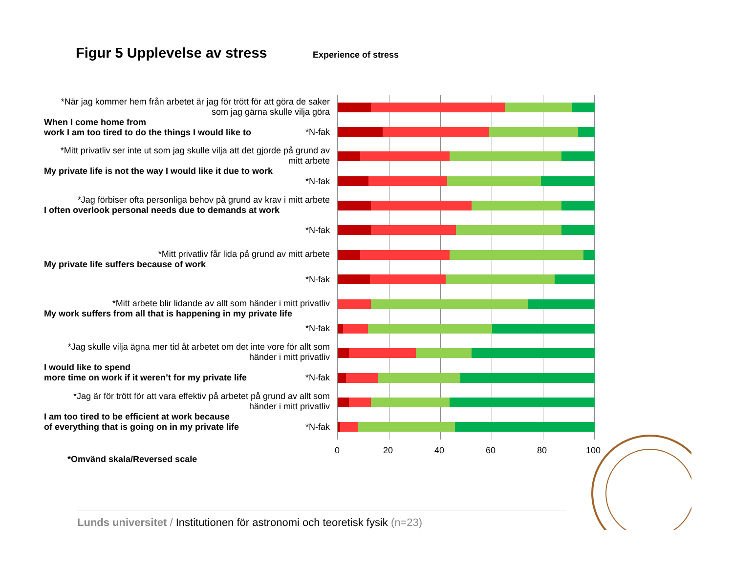Figur 5 Upplevelse av stress Experience of stress
*När jag kommer hem från arbetet är jag för trött för att göra de saker som jag gärna skulle vilja göra
When I come home from
work I am too tired to do the things I would like to
*N-fak
*Mitt privatliv ser inte ut som jag skulle vilja att det gjorde på grund av mitt arbete
My private life is not the way I would like it due to work
*N-fak
*Jag förbiser ofta personliga behov på grund av krav i mitt arbete
I often overlook personal needs due to demands at work
*N-fak
*Mitt privatliv får lida på grund av mitt arbete
My private life suffers because of work
*N-fak
*Mitt arbete blir lidande av allt som händer i mitt privatliv
My work suffers from all that is happening in my private life
*N-fak
*Jag skulle vilja ägna mer tid åt arbetet om det inte vore för allt som händer i mitt privatliv
I would like to spend
more time on work if it weren’t for my private life
*N-fak
*Jag är för trött för att vara effektiv på arbetet på grund av allt som händer i mitt privatliv
I am too tired to be efficient at work because
of everything that is going on in my private life
*N-fak
0 20 40 60 80 100
*Omvänd skala/Reversed scale
Lunds universitet / Institutionen för astronomi och teoretisk fysik (n=23)